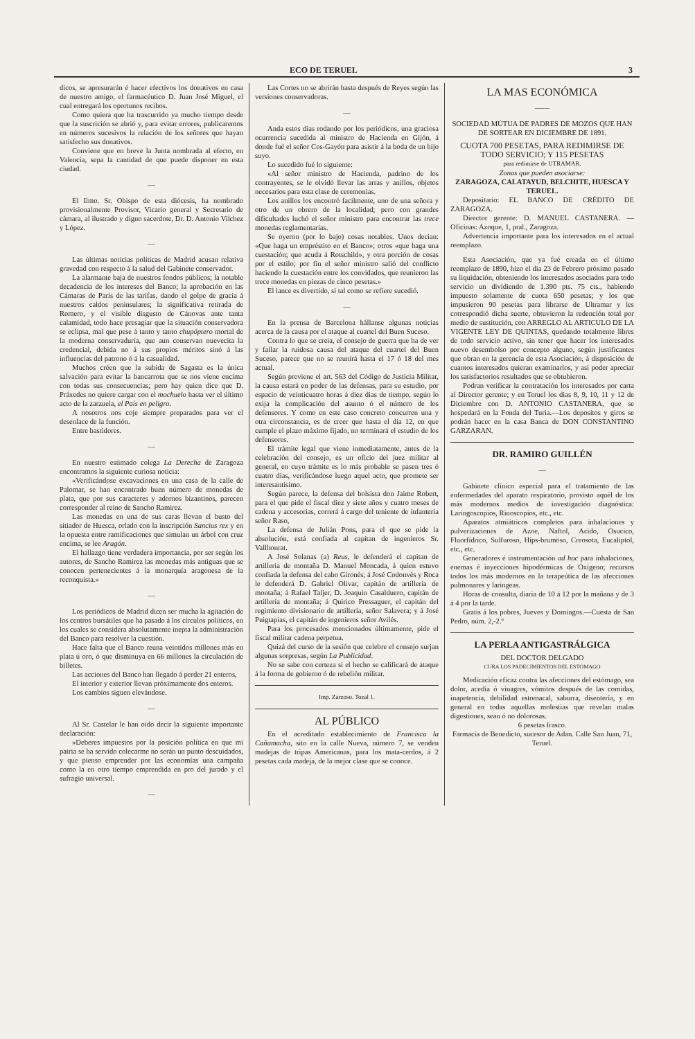ECO DE TERUEL 3
dicos, se apresurarán é hacer efectivos los donativos en casa de nuestro amigo, el farmacéutico D. Juan José Miguel, el cual entregará los oportunos recibos.
Como quiera que ha trascurrido ya mucho tiempo desde que la suscrición se abrió y, para evitar errores, publicaremos en números sucesivos la relación de los señores que hayan satisfecho sus donativos.
Conviene que en breve la Junta nombrada al efecto, en Valencia, sepa la cantidad de que puede disponer en esta ciudad.
—
El Ilmo. Sr. Obispo de esta diócesis, ha nombrado provisionalmente Provisor, Vicario general y Secretario de cámara, al ilustrado y digno sacerdote, Dr. D. Antonio Vilchez y López.
—
Las últimas noticias políticas de Madrid acusan relativa gravedad con respecto á la salud del Gabinete conservador.
La alarmante baja de nuestros fondos públicos; la notable decadencia de los intereses del Banco; la aprobación en las Cámaras de París de las tarifas, dando el golpe de gracia á nuestros caldos peninsulares; la significativa retirada de Romero, y el visible disgusto de Cánovas ante tanta calamidad, todo hace presagiar que la situación conservadora se eclipsa, mal que pese á tanto y tanto chupóptero mortal de la moderna conservaduría, que aun conservan nuevecita la credencial, debida no á sus propios méritos sinó á las influencias del patrono ó á la casualidad.
Muchos créen que la subida de Sagasta es la única salvación para evitar la bancarrota que se nos viene encima con todas sus consecuencias; pero hay quien dice que D. Práxedes no quiere cargar con el mochuelo hasta ver el último acto de la zarzuela, el País en peligro.
A nosotros nos coje siempre preparados para ver el desenlace de la función.
Entre bastidores.
—
En nuestro estimado colega La Derecha de Zaragoza encontramos la siguiente curiosa noticia:
«Verificándose excavaciones en una casa de la calle de Palomar, se han encontrado buen número de monedas de plata, que por sus caracteres y adornos bizantinos, parecen corresponder al reino de Sancho Ramirez.
Las monedas en una de sus caras llevan el busto del sitiador de Huesca, orlado con la inscripción Sancius rex y en la opuesta entre ramificaciones que simulan un árbol con cruz encima, se lee Aragón.
El hallazgo tiene verdadera importancia, por ser según los autores, de Sancho Ramirez las monedas más antiguas que se conocen pertenecientes á la monarquía aragonesa de la reconquista.»
—
Los periódicos de Madrid dicen ser mucha la agitación de los centros bursátiles que ha pasado á los círculos políticos, en los cuales se considera absolutamente inepta la administración del Banco para resolver la cuestión.
Hace falta que el Banco reuna veintidos millones más en plata ú oro, ó que disminuya en 66 millones la circulación de billetes.
Las acciones del Banco han llegado á perder 21 enteros,
El interior y exterior llevan próximamente dos enteros.
Los cambios siguen elevándose.
—
Al Sr. Castelar le han oido decir la siguiente importante declaración:
»Deberes impuestos por la posición política en que mi patria se ha servido colecarme no serán un punto descuidados, y que pienso emprender por las economías una campaña como la en otro tiempo emprendida en pro del jurado y el sufragio universal.
—
Las Cortes no se abrirán hasta después de Reyes según las versiones conservadoras.
—
Anda estos dias rodando por los periódicos, una graciosa ocurrencia sucedida al ministro de Hacienda en Gijón, á donde fué el señor Cos-Gayón para asistir á la boda de un hijo suyo.
Lo sucedido fué lo siguiente:
«Al señor ministro de Hacienda, padrino de los contrayentes, se le olvidó llevar las arras y anillos, objetos necesarios para esta clase de ceremonias.
Los anillos los encontró facilmente, uno de una señora y otro de un obrero de la localidad; pero con grandes dificultades luchó el señor ministro para encontrar las trece monedas reglamentarias.
Se oyeron (por lo bajo) cosas notables. Unos decian: «Que haga un empréstito en el Banco»; otros «que haga una cuestación; que acuda á Rotschild», y otra porción de cosas por el estilo; por fin el señor ministro salió del conflicto haciendo la cuestación entre los convidados, que reunieron las trece monedas en piezas de cinco pesetas.»
El lance es divertido, si tal como se refiere sucedió.
—
En la prensa de Barcelona hállanse algunas noticias acerca de la causa por el ataque al cuartel del Buen Suceso.
Contra lo que se creia, el consejo de guerra que ha de ver y fallar la ruidosa causa del ataque del cuartel del Buen Suceso, parece que no se reunirá hasta el 17 ó 18 del mes actual.
Según previene el art. 563 del Código de Justicia Militar, la causa estará en poder de las defensas, para su estudio, por espacio de veinticuatro horas á diez dias de tiempo, según lo exija la complicación del asunto ó el número de los defensores. Y como en este caso concreto concurren una y otra circonstancia, es de creer que hasta el dia 12, en que cumple el plazo máximo fijado, no terminará el estudio de los defensores.
El trámite legal que viene inmediatamente, antes de la celebración del consejo, es un oficio del juez militar al general, en cuyo trámite es lo más probable se pasen tres ó cuatro días, verificándose luego aquel acto, que promete ser interesantísimo.
Según parece, la defensa del bolsista don Jaime Robert, para el que pide el fiscal diez y siete años y cuatro meses de cadena y accesorias, correrá á cargo del teniente de infantería señor Raso,
La defensa de Julián Pons, para el que se pide la absolución, está confiada al capitan de ingenieros Sr. Vallhonrat.
A José Solanas (a) Reus, le defenderá el capitan de artillería de montaña D. Manuel Moncada, á quien estuvo confiada la defensa del cabo Gironés; á José Codonvès y Roca le defenderá D. Gabriel Olivar, capitán de artillería de montaña; á Rafael Taljer, D. Joaquin Casalduero, capitán de artillería de montaña; á Quirico Pressaguer, el capitán del regimiento divisionario de artillería, señor Salavera; y á José Puigtapias, el capitán de ingenieros señor Avilés.
Para los procesados mencionados últimamente, pide el fiscal militar cadena perpetua.
Quizá del curso de la sesión que celebre el consejo surjan algunas sorpresas, según La Publicidad.
No se sabe con certeza si el hecho se calificará de ataque á la forma de gobierno ó de rebelión militar.
Imp. Zarzoso. Tozal 1.
AL PÚBLICO
En el acreditado establecimiento de Francisca la Cañamacha, sito en la calle Nueva, número 7, se venden madejas de tripas Americanas, para los mata-cerdos, á 2 pesetas cada madeja, de la mejor clase que se conoce.
LA MAS ECONÓMICA
——
SOCIEDAD MÚTUA DE PADRES DE MOZOS QUE HAN DE SORTEAR EN DICIEMBRE DE 1891.
CUOTA 700 PESETAS, PARA REDIMIRSE DE TODO SERVICIO; Y 115 PESETAS
para redimirse de UTRAMAR.
Zonas que pueden asociarse:
ZARAGOZA, CALATAYUD, BELCHITE, HUESCA Y TERUEL.
Depositario: EL BANCO DE CRÉDITO DE ZARAGOZA.
Director gerente: D. MANUEL CASTANERA. —Oficinas: Azoque, 1, pral., Zaragoza.
Advertencia importante para los interesados en el actual reemplazo.
Esta Asociación, que ya fué creada en el último reemplazo de 1890, hizo el dia 23 de Febrero próximo pasado su liquidación, obteniendo los interesados asociados para todo servicio un dividiendo de 1.390 pts. 75 cts., habiendo impuesto solamente de cuota 650 pesetas; y los que impusieron 90 pesetas para librarse de Ultramar y les correspondió dicha suerte, obtuvieron la redención total por medio de sustitución, con ARREGLO AL ARTICULO DE LA VIGENTE LEY DE QUINTAS, quedando totalmente libres de todo servicio activo, sin tener que hacer los interesados nuevo desembolso por concepto alguno, según justificantes que obran en la gerencia de esta Asociación, á disposición de cuantos interesados quieran examinarlos, y así poder apreciar los satisfactorios resultados que se obtubieron.
Podran verificar la contratación los interesados por carta al Director gerente; y en Teruel los dias 8, 9, 10, 11 y 12 de Diciembre con D. ANTONIO CASTANERA, que se hospedará en la Fonda del Turia.—Los depositos y giros se podrán hacer en la casa Banca de DON CONSTANTINO GARZARAN.
DR. RAMIRO GUILLÉN
—
Gabinete clínico especial para el tratamiento de las enfermedades del aparato respiratorio, provisto aquél de los más modernos medios de investigación diagnóstica: Laringoscopios, Rinoscopios, etc., etc.
Aparatos atmiátricos completos para inhalaciones y pulverizaciones de Azoe, Naftol, Acido, Osucico, Fluorfídrico, Sulfuroso, Hips-brumoso, Creosota, Eucaliptol, etc., etc.
Generadores é instrumentación ad hoc para inhalaciones, enemas é inyecciones hipodérmicas de Oxígeno; recursos todos los más modernos en la terapeútica de las afecciones pulmonares y laringeas.
Horas de consulta, diaria de 10 á 12 por la mañana y de 3 á 4 por la tarde.
Gratis á los pobres, Jueves y Domingos.—Cuesta de San Pedro, núm. 2,-2.º
LA PERLA ANTIGASTRÁLGICA
DEL DOCTOR DELGADO
CURA LOS PADECIMIENTOS DEL ESTÓMAGO
Medicación eficaz contra las afecciones del estómago, sea dolor, acedía ó vinagres, vómitos después de las comidas, inapetencia, debilidad estomacal, saburra, disentería, y en general en todas aquellas molestias que revelan malas digestiones, sean ó no dolorosas.
6 pesetas frasco.
Farmacia de Benedicto, sucesor de Adan. Calle San Juan, 71, Teruel.